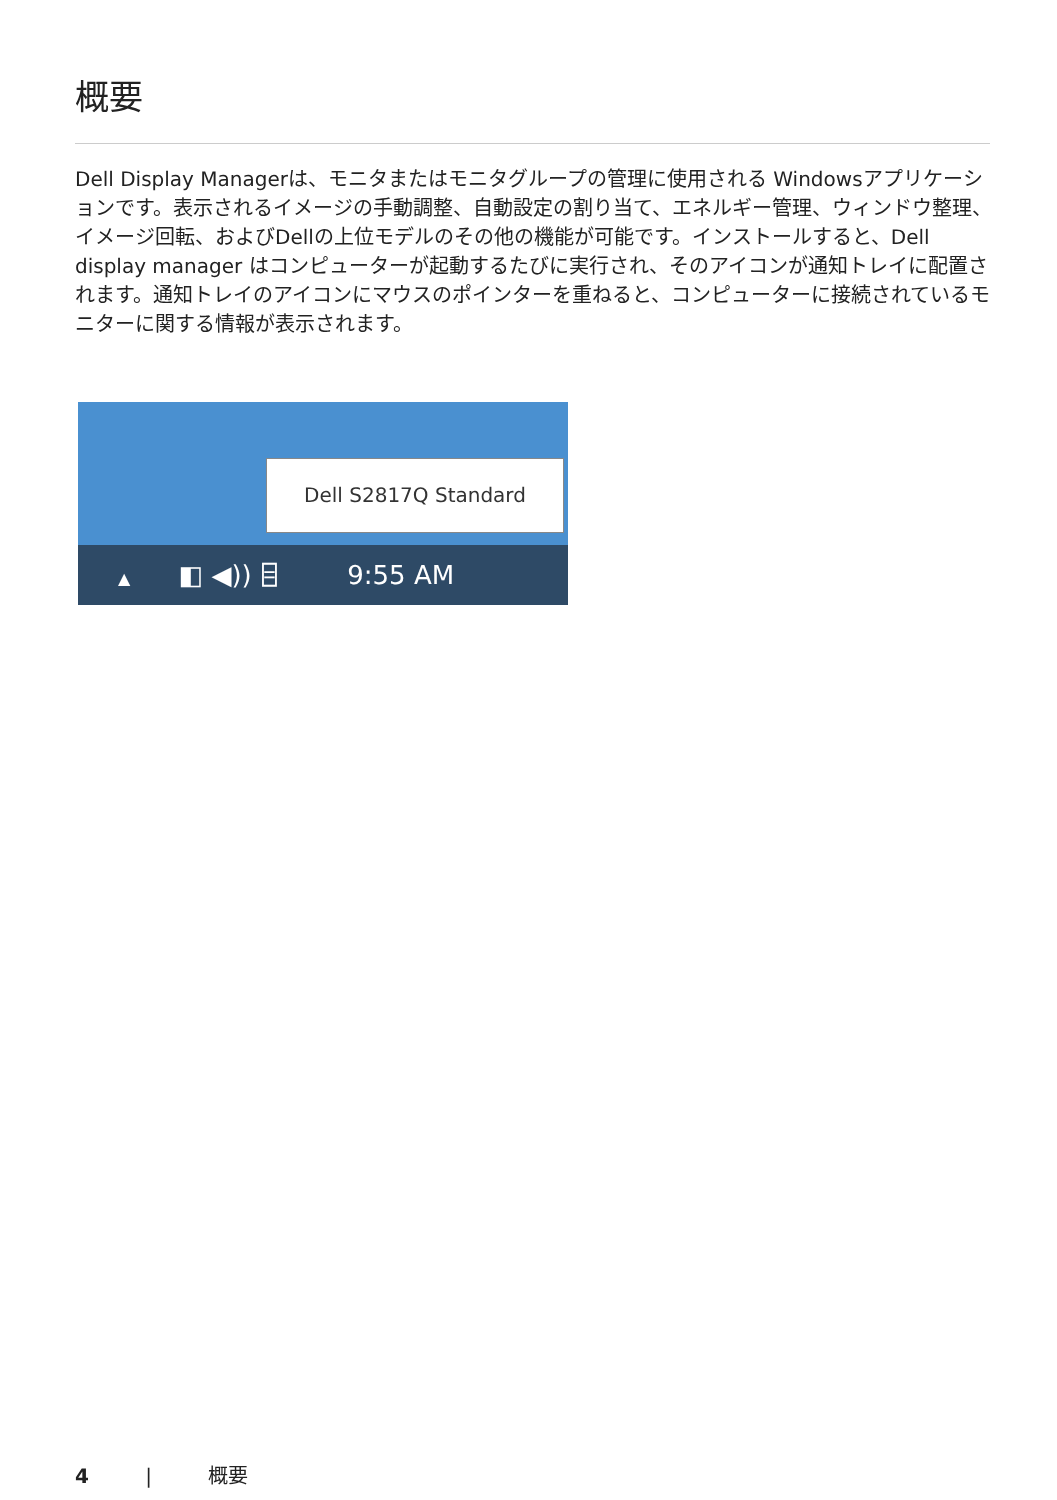概要
Dell Display Managerは、モニタまたはモニタグループの管理に使用される Windowsアプリケーションです。表示されるイメージの手動調整、自動設定の割り当て、エネルギー管理、ウィンドウ整理、イメージ回転、およびDellの上位モデルのその他の機能が可能です。インストールすると、Dell display manager はコンピューターが起動するたびに実行され、そのアイコンが通知トレイに配置されます。通知トレイのアイコンにマウスのポインターを重ねると、コンピューターに接続されているモニターに関する情報が表示されます。
Dell S2817Q Standard
▲ ◧ ◀)) ⌸ 9:55 AM
4 | 概要